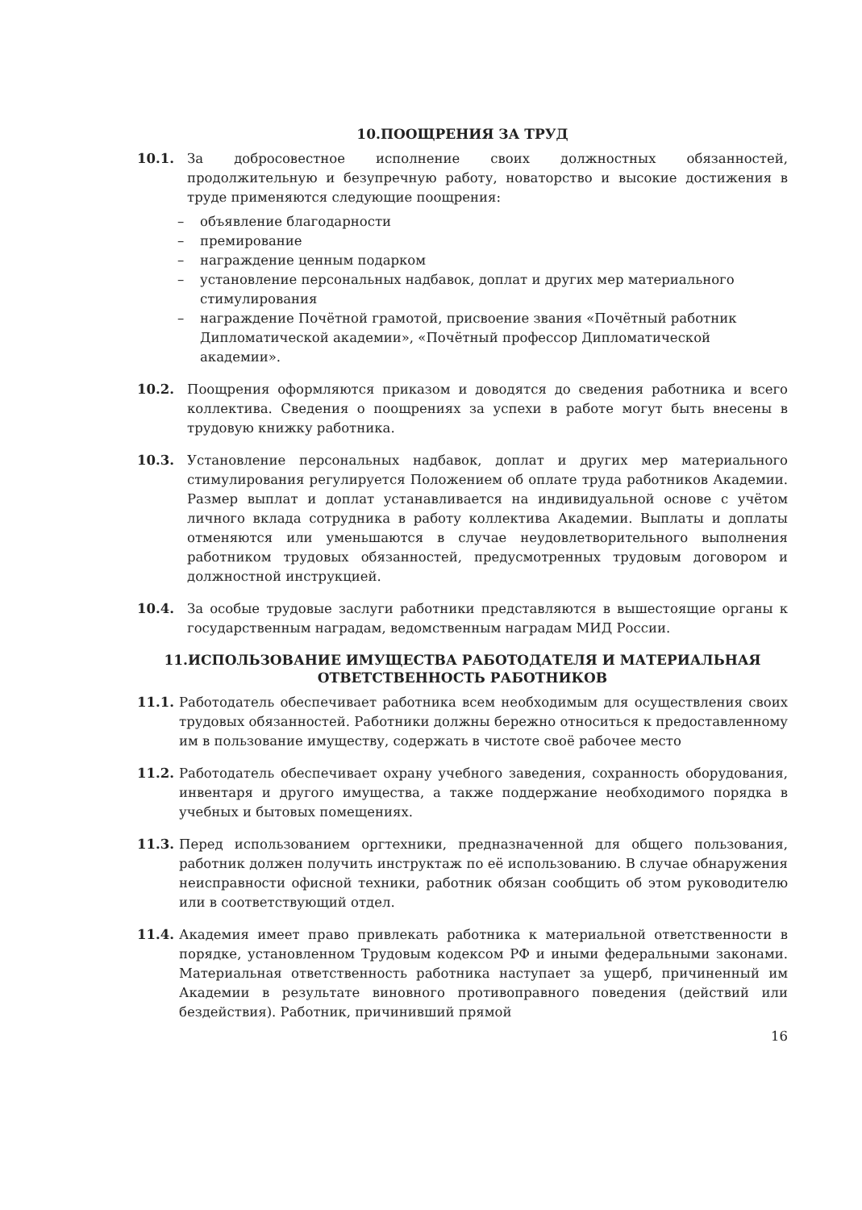10.ПООЩРЕНИЯ ЗА ТРУД
10.1. За добросовестное исполнение своих должностных обязанностей, продолжительную и безупречную работу, новаторство и высокие достижения в труде применяются следующие поощрения:
– объявление благодарности
– премирование
– награждение ценным подарком
– установление персональных надбавок, доплат и других мер материального стимулирования
– награждение Почётной грамотой, присвоение звания «Почётный работник Дипломатической академии», «Почётный профессор Дипломатической академии».
10.2. Поощрения оформляются приказом и доводятся до сведения работника и всего коллектива. Сведения о поощрениях за успехи в работе могут быть внесены в трудовую книжку работника.
10.3. Установление персональных надбавок, доплат и других мер материального стимулирования регулируется Положением об оплате труда работников Академии. Размер выплат и доплат устанавливается на индивидуальной основе с учётом личного вклада сотрудника в работу коллектива Академии. Выплаты и доплаты отменяются или уменьшаются в случае неудовлетворительного выполнения работником трудовых обязанностей, предусмотренных трудовым договором и должностной инструкцией.
10.4. За особые трудовые заслуги работники представляются в вышестоящие органы к государственным наградам, ведомственным наградам МИД России.
11.ИСПОЛЬЗОВАНИЕ ИМУЩЕСТВА РАБОТОДАТЕЛЯ И МАТЕРИАЛЬНАЯ
ОТВЕТСТВЕННОСТЬ РАБОТНИКОВ
11.1. Работодатель обеспечивает работника всем необходимым для осуществления своих трудовых обязанностей. Работники должны бережно относиться к предоставленному им в пользование имуществу, содержать в чистоте своё рабочее место
11.2. Работодатель обеспечивает охрану учебного заведения, сохранность оборудования, инвентаря и другого имущества, а также поддержание необходимого порядка в учебных и бытовых помещениях.
11.3. Перед использованием оргтехники, предназначенной для общего пользования, работник должен получить инструктаж по её использованию. В случае обнаружения неисправности офисной техники, работник обязан сообщить об этом руководителю или в соответствующий отдел.
11.4. Академия имеет право привлекать работника к материальной ответственности в порядке, установленном Трудовым кодексом РФ и иными федеральными законами. Материальная ответственность работника наступает за ущерб, причиненный им Академии в результате виновного противоправного поведения (действий или бездействия). Работник, причинивший прямой
16